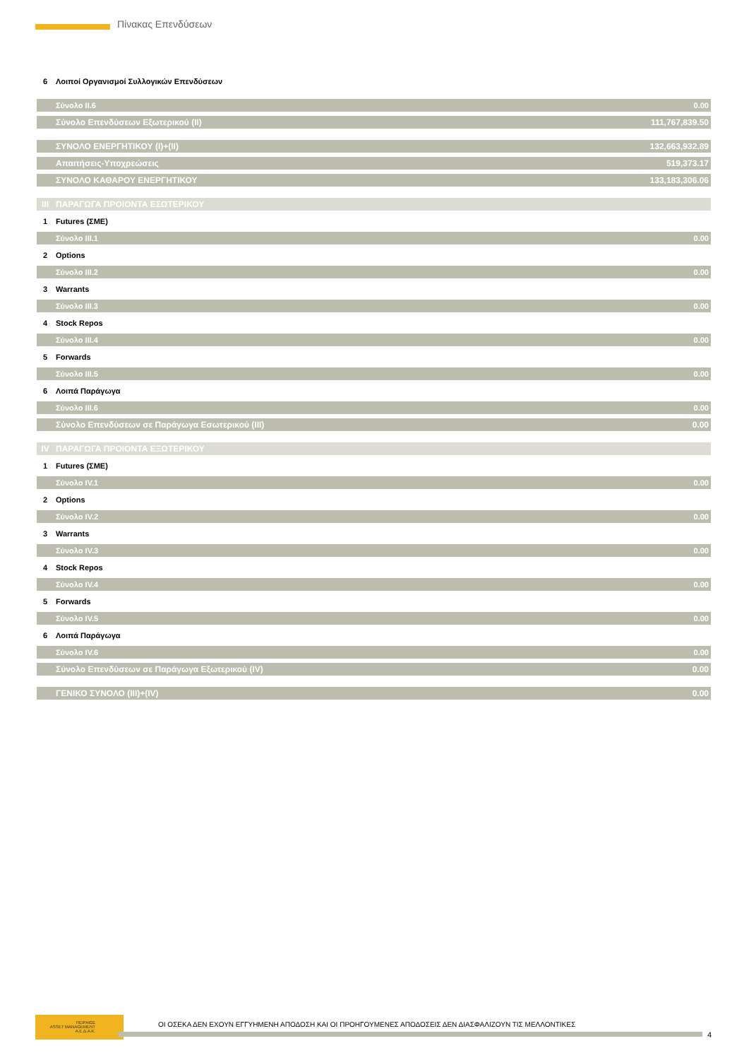Πίνακας Επενδύσεων
| 6 | Λοιποί Οργανισμοί Συλλογικών Επενδύσεων | |
| | Σύνολο II.6 | 0.00 |
| | Σύνολο Επενδύσεων Εξωτερικού (II) | 111,767,839.50 |
| | ΣΥΝΟΛΟ ΕΝΕΡΓΗΤΙΚΟΥ (I)+(II) | 132,663,932.89 |
| | Απαιτήσεις-Υποχρεώσεις | 519,373.17 |
| | ΣΥΝΟΛΟ ΚΑΘΑΡΟΥ ΕΝΕΡΓΗΤΙΚΟΥ | 133,183,306.06 |
| III | ΠΑΡΑΓΩΓΑ ΠΡΟΙΟΝΤΑ ΕΣΩΤΕΡΙΚΟΥ | |
| 1 | Futures (ΣΜΕ) | |
| | Σύνολο III.1 | 0.00 |
| 2 | Options | |
| | Σύνολο III.2 | 0.00 |
| 3 | Warrants | |
| | Σύνολο III.3 | 0.00 |
| 4 | Stock Repos | |
| | Σύνολο III.4 | 0.00 |
| 5 | Forwards | |
| | Σύνολο III.5 | 0.00 |
| 6 | Λοιπά Παράγωγα | |
| | Σύνολο III.6 | 0.00 |
| | Σύνολο Επενδύσεων σε Παράγωγα Εσωτερικού (III) | 0.00 |
| IV | ΠΑΡΑΓΩΓΑ ΠΡΟΙΟΝΤΑ ΕΞΩΤΕΡΙΚΟΥ | |
| 1 | Futures (ΣΜΕ) | |
| | Σύνολο IV.1 | 0.00 |
| 2 | Options | |
| | Σύνολο IV.2 | 0.00 |
| 3 | Warrants | |
| | Σύνολο IV.3 | 0.00 |
| 4 | Stock Repos | |
| | Σύνολο IV.4 | 0.00 |
| 5 | Forwards | |
| | Σύνολο IV.5 | 0.00 |
| 6 | Λοιπά Παράγωγα | |
| | Σύνολο IV.6 | 0.00 |
| | Σύνολο Επενδύσεων σε Παράγωγα Εξωτερικού (IV) | 0.00 |
| | ΓΕΝΙΚΟ ΣΥΝΟΛΟ (III)+(IV) | 0.00 |
ΠΕΙΡΑΙΩΣ
ASSET MANAGEMENT
Α.Ε.Δ.Α.Κ.
ΟΙ ΟΣΕΚΑ ΔΕΝ ΕΧΟΥΝ ΕΓΓΥΗΜΕΝΗ ΑΠΟΔΟΣΗ ΚΑΙ ΟΙ ΠΡΟΗΓΟΥΜΕΝΕΣ ΑΠΟΔΟΣΕΙΣ ΔΕΝ ΔΙΑΣΦΑΛΙΖΟΥΝ ΤΙΣ ΜΕΛΛΟΝΤΙΚΕΣ
4